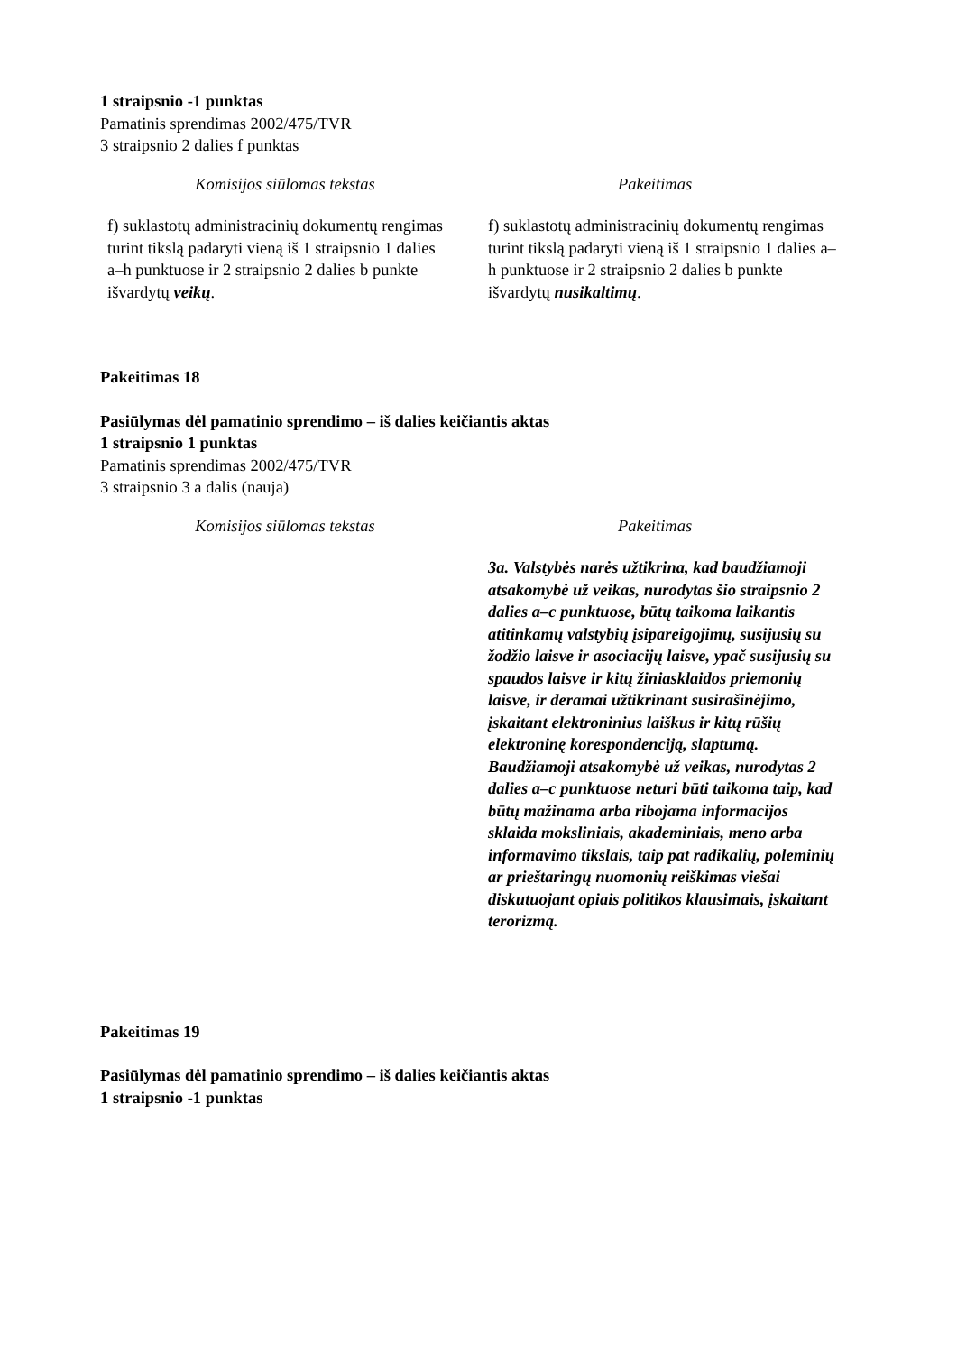1 straipsnio -1 punktas
Pamatinis sprendimas 2002/475/TVR
3 straipsnio 2 dalies f punktas
| Komisijos siūlomas tekstas | Pakeitimas |
| --- | --- |
| f) suklastotų administracinių dokumentų rengimas turint tikslą padaryti vieną iš 1 straipsnio 1 dalies a–h punktuose ir 2 straipsnio 2 dalies b punkte išvardytų veikų . | f) suklastotų administracinių dokumentų rengimas turint tikslą padaryti vieną iš 1 straipsnio 1 dalies a–h punktuose ir 2 straipsnio 2 dalies b punkte išvardytų nusikaltimų . |
Pakeitimas 18
Pasiūlymas dėl pamatinio sprendimo – iš dalies keičiantis aktas
1 straipsnio 1 punktas
Pamatinis sprendimas 2002/475/TVR
3 straipsnio 3 a dalis (nauja)
| Komisijos siūlomas tekstas | Pakeitimas |
| --- | --- |
| | 3a. Valstybės narės užtikrina, kad baudžiamoji atsakomybė už veikas, nurodytas šio straipsnio 2 dalies a–c punktuose, būtų taikoma laikantis atitinkamų valstybių įsipareigojimų, susijusių su žodžio laisve ir asociacijų laisve, ypač susijusių su spaudos laisve ir kitų žiniasklaidos priemonių laisve, ir deramai užtikrinant susirašinėjimo, įskaitant elektroninius laiškus ir kitų rūšių elektroninę korespondenciją, slaptumą. Baudžiamoji atsakomybė už veikas, nurodytas 2 dalies a–c punktuose neturi būti taikoma taip, kad būtų mažinama arba ribojama informacijos sklaida moksliniais, akademiniais, meno arba informavimo tikslais, taip pat radikalių, poleminių ar prieštaringų nuomonių reiškimas viešai diskutuojant opiais politikos klausimais, įskaitant terorizmą. |
Pakeitimas 19
Pasiūlymas dėl pamatinio sprendimo – iš dalies keičiantis aktas
1 straipsnio -1 punktas